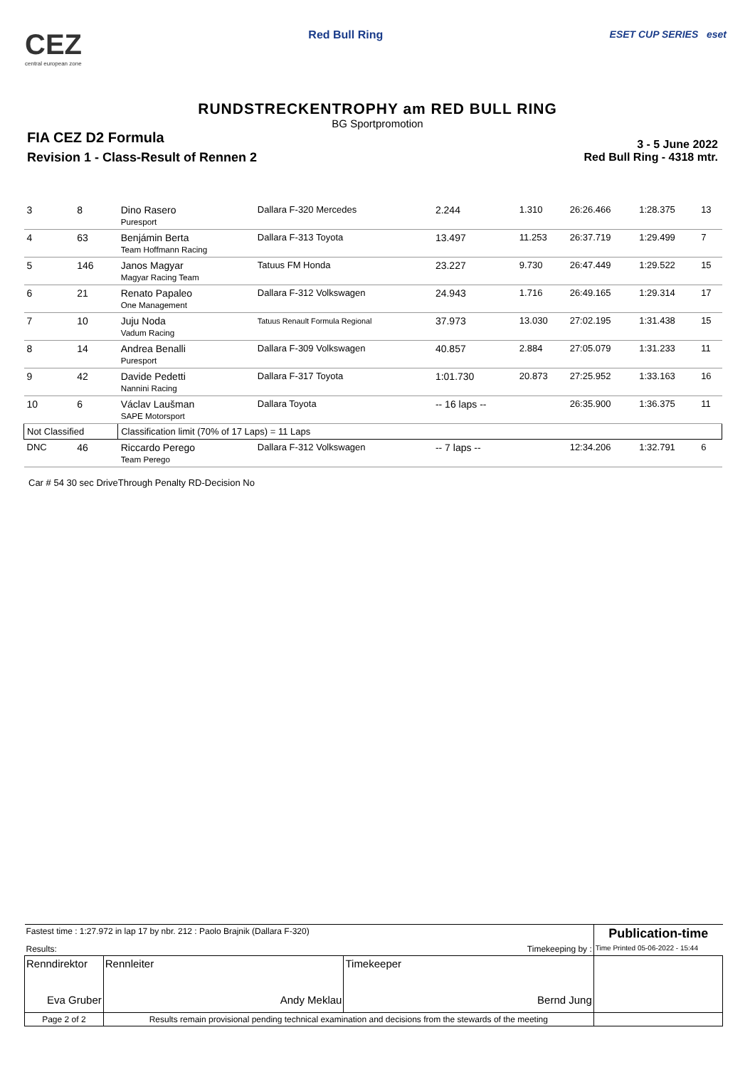CEZ
central european zone
Red Bull Ring ESET CUP SERIES eset
RUNDSTRECKENTROPHY am RED BULL RING
BG Sportpromotion
FIA CEZ D2 Formula
Revision 1 - Class-Result of Rennen 2
3 - 5 June 2022
Red Bull Ring - 4318 mtr.
| 3 | 8 | Dino Rasero Puresport | Dallara F-320 Mercedes | 2.244 | 1.310 | 26:26.466 | 1:28.375 | 13 |
| 4 | 63 | Benjámin Berta Team Hoffmann Racing | Dallara F-313 Toyota | 13.497 | 11.253 | 26:37.719 | 1:29.499 | 7 |
| 5 | 146 | Janos Magyar Magyar Racing Team | Tatuus FM Honda | 23.227 | 9.730 | 26:47.449 | 1:29.522 | 15 |
| 6 | 21 | Renato Papaleo One Management | Dallara F-312 Volkswagen | 24.943 | 1.716 | 26:49.165 | 1:29.314 | 17 |
| 7 | 10 | Juju Noda Vadum Racing | Tatuus Renault Formula Regional | 37.973 | 13.030 | 27:02.195 | 1:31.438 | 15 |
| 8 | 14 | Andrea Benalli Puresport | Dallara F-309 Volkswagen | 40.857 | 2.884 | 27:05.079 | 1:31.233 | 11 |
| 9 | 42 | Davide Pedetti Nannini Racing | Dallara F-317 Toyota | 1:01.730 | 20.873 | 27:25.952 | 1:33.163 | 16 |
| 10 | 6 | Václav Laušman SAPE Motorsport | Dallara Toyota | -- 16 laps -- | | 26:35.900 | 1:36.375 | 11 |
| Not Classified | | Classification limit (70% of 17 Laps) = 11 Laps | | | | | | |
| DNC | 46 | Riccardo Perego Team Perego | Dallara F-312 Volkswagen | -- 7 laps -- | | 12:34.206 | 1:32.791 | 6 |
Car # 54 30 sec DriveThrough Penalty RD-Decision No
| Fastest time : 1:27.972 in lap 17 by nbr. 212 : Paolo Brajnik (Dallara F-320) | | | Publication-time |
| Results: | | Timekeeping by : | Time Printed 05-06-2022 - 15:44 |
| Renndirektor Eva Gruber | Rennleiter Andy Meklau | Timekeeper Bernd Jung | |
| Page 2 of 2 | Results remain provisional pending technical examination and decisions from the stewards of the meeting | | |